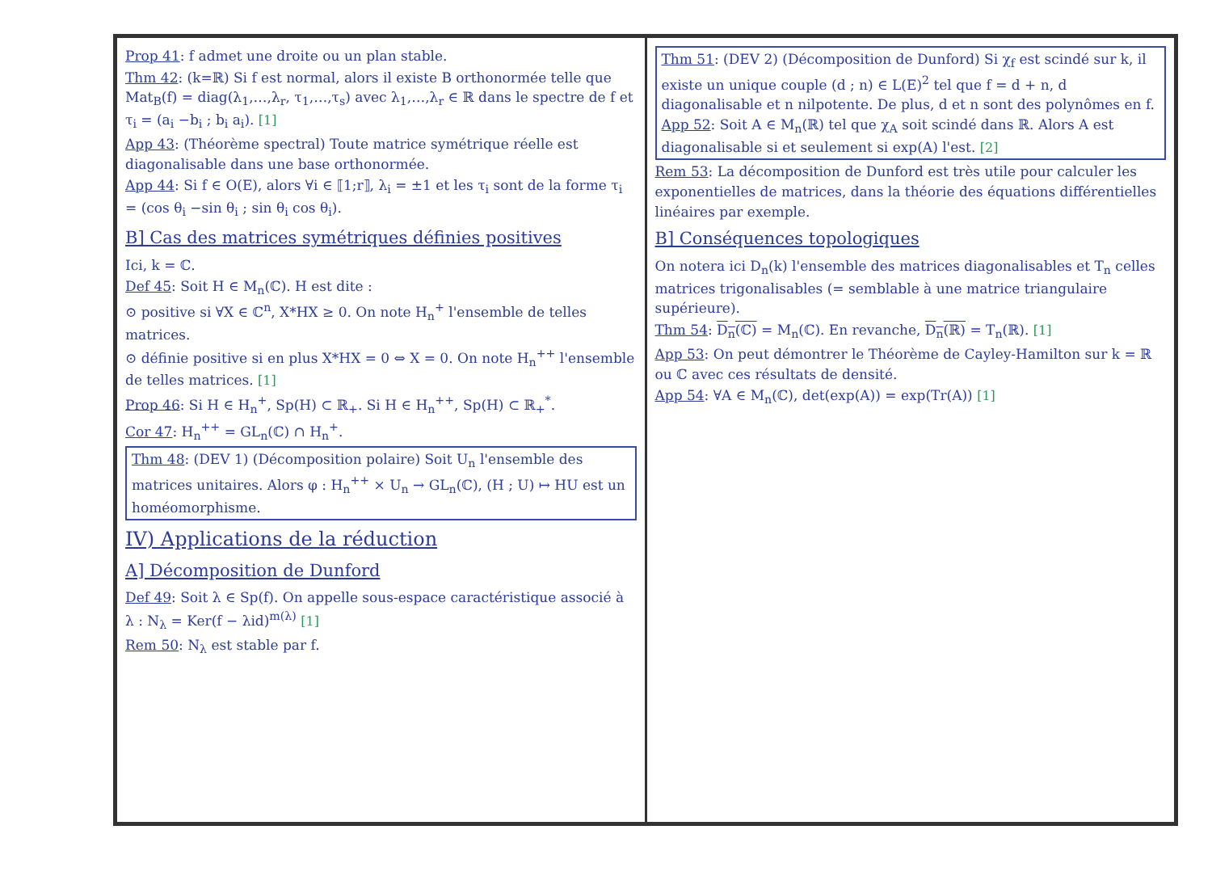Prop 41: f admet une droite ou un plan stable.
Thm 42: (k=ℝ) Si f est normal, alors il existe B orthonormée telle que Mat<sub>B</sub>(f) = diag(λ<sub>1</sub>,…,λ<sub>r</sub>, τ<sub>1</sub>,…,τ<sub>s</sub>) avec λ<sub>1</sub>,…,λ<sub>r</sub> ∈ ℝ dans le spectre de f et τ<sub>i</sub> = (a<sub>i</sub> −b<sub>i</sub> ; b<sub>i</sub> a<sub>i</sub>). [1]
App 43: (Théorème spectral) Toute matrice symétrique réelle est diagonalisable dans une base orthonormée.
App 44: Si f ∈ O(E), alors ∀i ∈ ⟦1;r⟧, λ<sub>i</sub> = ±1 et les τ<sub>i</sub> sont de la forme τ<sub>i</sub> = (cos θ<sub>i</sub> −sin θ<sub>i</sub> ; sin θ<sub>i</sub> cos θ<sub>i</sub>).
B] Cas des matrices symétriques définies positives
Ici, k = ℂ.
Def 45: Soit H ∈ M<sub>n</sub>(ℂ). H est dite :
⊙ positive si ∀X ∈ ℂ<sup>n</sup>, X*HX ≥ 0. On note H<sub>n</sub><sup>+</sup> l'ensemble de telles matrices.
⊙ définie positive si en plus X*HX = 0 ⇔ X = 0. On note H<sub>n</sub><sup>++</sup> l'ensemble de telles matrices. [1]
Prop 46: Si H ∈ H<sub>n</sub><sup>+</sup>, Sp(H) ⊂ ℝ<sub>+</sub>. Si H ∈ H<sub>n</sub><sup>++</sup>, Sp(H) ⊂ ℝ<sub>+</sub><sup>*</sup>.
Cor 47: H<sub>n</sub><sup>++</sup> = GL<sub>n</sub>(ℂ) ∩ H<sub>n</sub><sup>+</sup>.
Thm 48: (DEV 1) (Décomposition polaire) Soit U<sub>n</sub> l'ensemble des matrices unitaires. Alors φ : H<sub>n</sub><sup>++</sup> × U<sub>n</sub> → GL<sub>n</sub>(ℂ), (H ; U) ↦ HU est un homéomorphisme.
IV) Applications de la réduction
A] Décomposition de Dunford
Def 49: Soit λ ∈ Sp(f). On appelle sous-espace caractéristique associé à λ : N<sub>λ</sub> = Ker(f − λid)<sup>m(λ)</sup> [1]
Rem 50: N<sub>λ</sub> est stable par f.
Thm 51: (DEV 2) (Décomposition de Dunford) Si χ<sub>f</sub> est scindé sur k, il existe un unique couple (d ; n) ∈ L(E)<sup>2</sup> tel que f = d + n, d diagonalisable et n nilpotente. De plus, d et n sont des polynômes en f.
App 52: Soit A ∈ M<sub>n</sub>(ℝ) tel que χ<sub>A</sub> soit scindé dans ℝ. Alors A est diagonalisable si et seulement si exp(A) l'est. [2]
Rem 53: La décomposition de Dunford est très utile pour calculer les exponentielles de matrices, dans la théorie des équations différentielles linéaires par exemple.
B] Conséquences topologiques
On notera ici D<sub>n</sub>(k) l'ensemble des matrices diagonalisables et T<sub>n</sub> celles matrices trigonalisables (= semblable à une matrice triangulaire supérieure).
Thm 54: D<sub>n</sub>(ℂ) = M<sub>n</sub>(ℂ). En revanche, D<sub>n</sub>(ℝ) = T<sub>n</sub>(ℝ). [1]
App 53: On peut démontrer le Théorème de Cayley-Hamilton sur k = ℝ ou ℂ avec ces résultats de densité.
App 54: ∀A ∈ M<sub>n</sub>(ℂ), det(exp(A)) = exp(Tr(A)) [1]